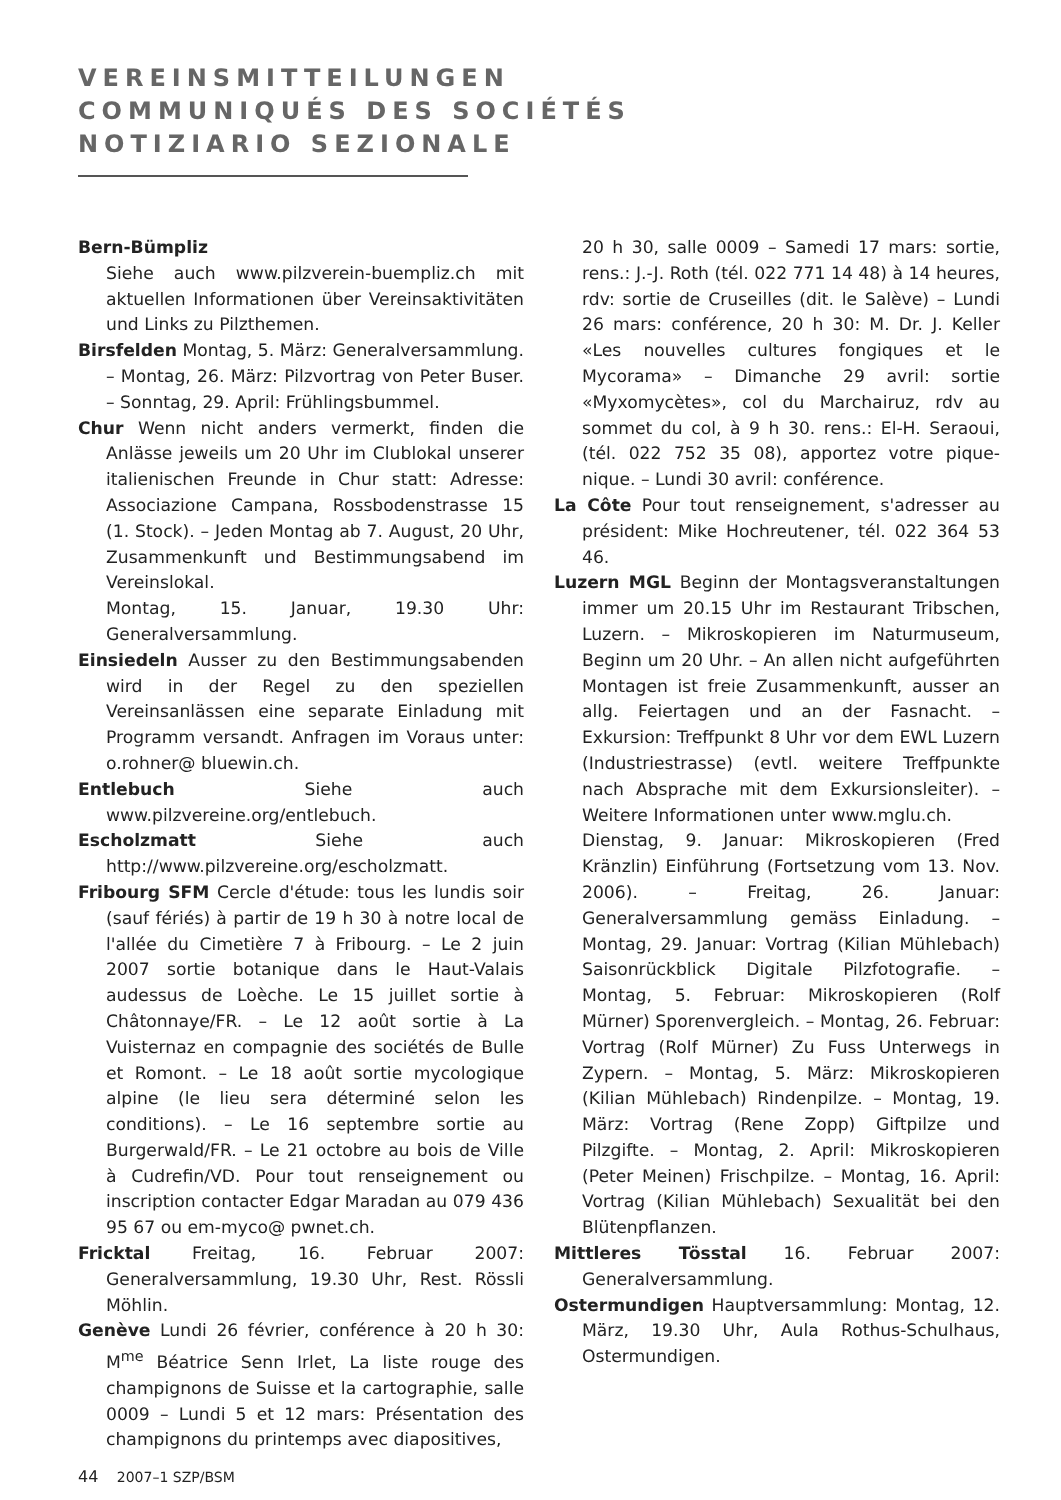VEREINSMITTEILUNGEN
COMMUNIQUÉS DES SOCIÉTÉS
NOTIZIARIO SEZIONALE
Bern-Bümpliz
Siehe auch www.pilzverein-buempliz.ch mit aktuellen Informationen über Vereinsaktivitäten und Links zu Pilzthemen.
Birsfelden Montag, 5. März: Generalversammlung. – Montag, 26. März: Pilzvortrag von Peter Buser. – Sonntag, 29. April: Frühlingsbummel.
Chur Wenn nicht anders vermerkt, finden die Anlässe jeweils um 20 Uhr im Clublokal unserer italienischen Freunde in Chur statt: Adresse: Associazione Campana, Rossbodenstrasse 15 (1. Stock). – Jeden Montag ab 7. August, 20 Uhr, Zusammenkunft und Bestimmungsabend im Vereinslokal.
Montag, 15. Januar, 19.30 Uhr: Generalversammlung.
Einsiedeln Ausser zu den Bestimmungsabenden wird in der Regel zu den speziellen Vereinsanlässen eine separate Einladung mit Programm versandt. Anfragen im Voraus unter: o.rohner@ bluewin.ch.
Entlebuch Siehe auch www.pilzvereine.org/entlebuch.
Escholzmatt Siehe auch http://www.pilzvereine.org/escholzmatt.
Fribourg SFM Cercle d'étude: tous les lundis soir (sauf fériés) à partir de 19 h 30 à notre local de l'allée du Cimetière 7 à Fribourg. – Le 2 juin 2007 sortie botanique dans le Haut-Valais audessus de Loèche. Le 15 juillet sortie à Châtonnaye/FR. – Le 12 août sortie à La Vuisternaz en compagnie des sociétés de Bulle et Romont. – Le 18 août sortie mycologique alpine (le lieu sera déterminé selon les conditions). – Le 16 septembre sortie au Burgerwald/FR. – Le 21 octobre au bois de Ville à Cudrefin/VD. Pour tout renseignement ou inscription contacter Edgar Maradan au 079 436 95 67 ou em-myco@ pwnet.ch.
Fricktal Freitag, 16. Februar 2007: Generalversammlung, 19.30 Uhr, Rest. Rössli Möhlin.
Genève Lundi 26 février, conférence à 20 h 30: M<sup>me</sup> Béatrice Senn Irlet, La liste rouge des champignons de Suisse et la cartographie, salle 0009 – Lundi 5 et 12 mars: Présentation des champignons du printemps avec diapositives,
20 h 30, salle 0009 – Samedi 17 mars: sortie, rens.: J.-J. Roth (tél. 022 771 14 48) à 14 heures, rdv: sortie de Cruseilles (dit. le Salève) – Lundi 26 mars: conférence, 20 h 30: M. Dr. J. Keller «Les nouvelles cultures fongiques et le Mycorama» – Dimanche 29 avril: sortie «Myxomycètes», col du Marchairuz, rdv au sommet du col, à 9 h 30. rens.: El-H. Seraoui, (tél. 022 752 35 08), apportez votre pique-nique. – Lundi 30 avril: conférence.
La Côte Pour tout renseignement, s'adresser au président: Mike Hochreutener, tél. 022 364 53 46.
Luzern MGL Beginn der Montagsveranstaltungen immer um 20.15 Uhr im Restaurant Tribschen, Luzern. – Mikroskopieren im Naturmuseum, Beginn um 20 Uhr. – An allen nicht aufgeführten Montagen ist freie Zusammenkunft, ausser an allg. Feiertagen und an der Fasnacht. – Exkursion: Treffpunkt 8 Uhr vor dem EWL Luzern (Industriestrasse) (evtl. weitere Treffpunkte nach Absprache mit dem Exkursionsleiter). – Weitere Informationen unter www.mglu.ch.
Dienstag, 9. Januar: Mikroskopieren (Fred Kränzlin) Einführung (Fortsetzung vom 13. Nov. 2006). – Freitag, 26. Januar: Generalversammlung gemäss Einladung. – Montag, 29. Januar: Vortrag (Kilian Mühlebach) Saisonrückblick Digitale Pilzfotografie. – Montag, 5. Februar: Mikroskopieren (Rolf Mürner) Sporenvergleich. – Montag, 26. Februar: Vortrag (Rolf Mürner) Zu Fuss Unterwegs in Zypern. – Montag, 5. März: Mikroskopieren (Kilian Mühlebach) Rindenpilze. – Montag, 19. März: Vortrag (Rene Zopp) Giftpilze und Pilzgifte. – Montag, 2. April: Mikroskopieren (Peter Meinen) Frischpilze. – Montag, 16. April: Vortrag (Kilian Mühlebach) Sexualität bei den Blütenpflanzen.
Mittleres Tösstal 16. Februar 2007: Generalversammlung.
Ostermundigen Hauptversammlung: Montag, 12. März, 19.30 Uhr, Aula Rothus-Schulhaus, Ostermundigen.
44 2007–1 SZP/BSM